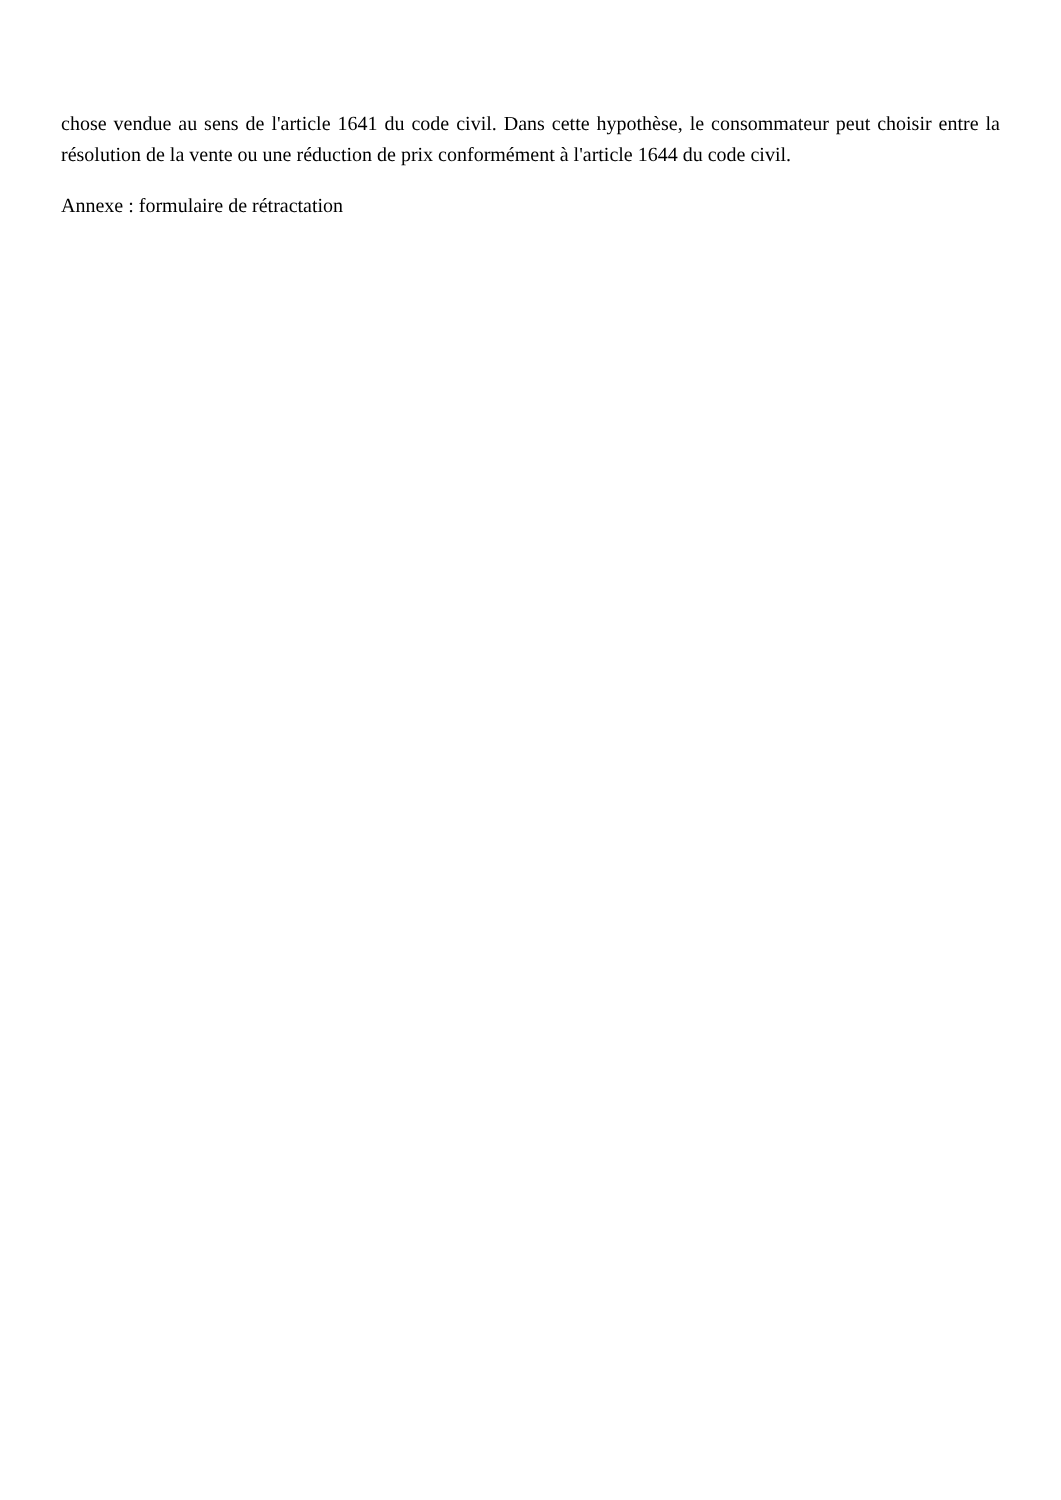chose vendue au sens de l'article 1641 du code civil. Dans cette hypothèse, le consommateur peut choisir entre la résolution de la vente ou une réduction de prix conformément à l'article 1644 du code civil.
Annexe : formulaire de rétractation